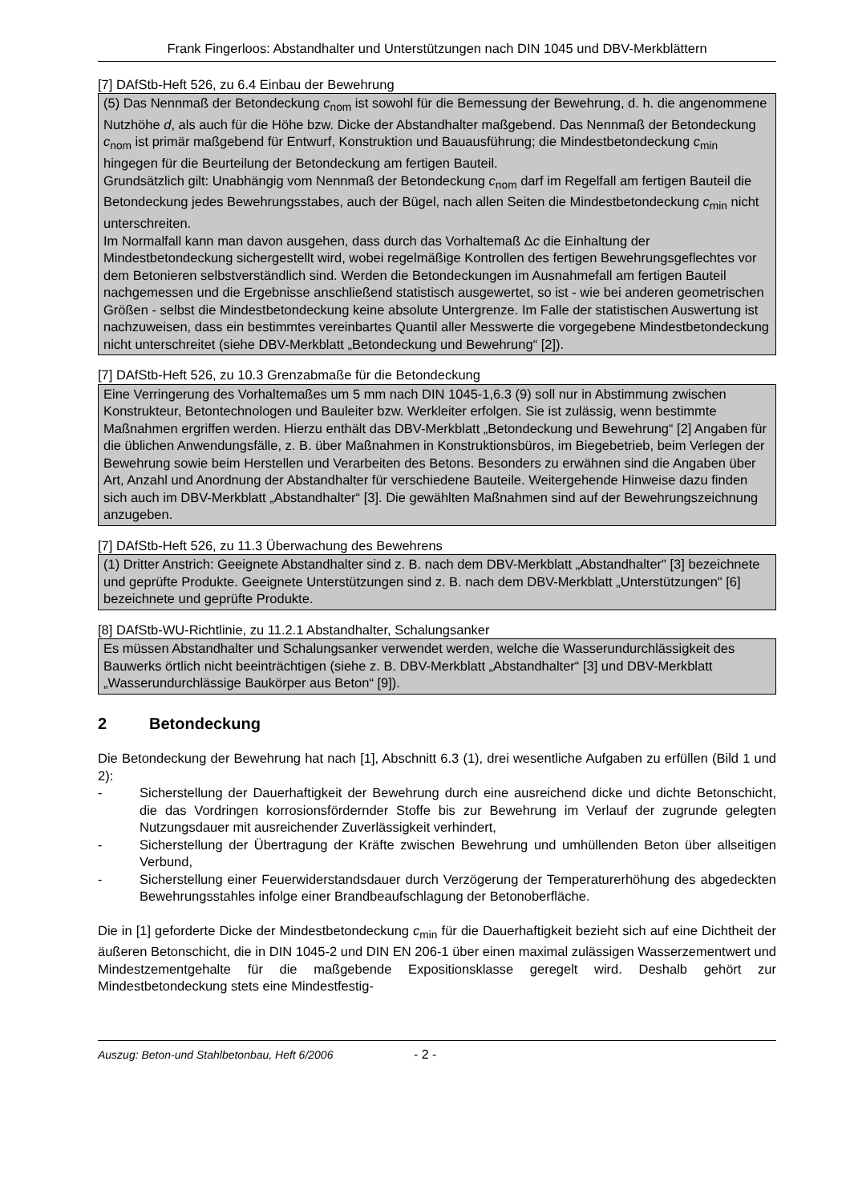Frank Fingerloos: Abstandhalter und Unterstützungen nach DIN 1045 und DBV-Merkblättern
[7] DAfStb-Heft 526, zu 6.4 Einbau der Bewehrung
(5) Das Nennmaß der Betondeckung c<sub>nom</sub> ist sowohl für die Bemessung der Bewehrung, d. h. die angenommene Nutzhöhe d, als auch für die Höhe bzw. Dicke der Abstandhalter maßgebend. Das Nennmaß der Betondeckung c<sub>nom</sub> ist primär maßgebend für Entwurf, Konstruktion und Bauausführung; die Mindestbetondeckung c<sub>min</sub> hingegen für die Beurteilung der Betondeckung am fertigen Bauteil.
Grundsätzlich gilt: Unabhängig vom Nennmaß der Betondeckung c<sub>nom</sub> darf im Regelfall am fertigen Bauteil die Betondeckung jedes Bewehrungsstabes, auch der Bügel, nach allen Seiten die Mindestbetondeckung c<sub>min</sub> nicht unterschreiten.
Im Normalfall kann man davon ausgehen, dass durch das Vorhaltemaß Δc die Einhaltung der Mindestbetondeckung sichergestellt wird, wobei regelmäßige Kontrollen des fertigen Bewehrungsgeflechtes vor dem Betonieren selbstverständlich sind. Werden die Betondeckungen im Ausnahmefall am fertigen Bauteil nachgemessen und die Ergebnisse anschließend statistisch ausgewertet, so ist - wie bei anderen geometrischen Größen - selbst die Mindestbetondeckung keine absolute Untergrenze. Im Falle der statistischen Auswertung ist nachzuweisen, dass ein bestimmtes vereinbartes Quantil aller Messwerte die vorgegebene Mindestbetondeckung nicht unterschreitet (siehe DBV-Merkblatt „Betondeckung und Bewehrung“ [2]).
[7] DAfStb-Heft 526, zu 10.3 Grenzabmaße für die Betondeckung
Eine Verringerung des Vorhaltemaßes um 5 mm nach DIN 1045-1,6.3 (9) soll nur in Abstimmung zwischen Konstrukteur, Betontechnologen und Bauleiter bzw. Werkleiter erfolgen. Sie ist zulässig, wenn bestimmte Maßnahmen ergriffen werden. Hierzu enthält das DBV-Merkblatt „Betondeckung und Bewehrung“ [2] Angaben für die üblichen Anwendungsfälle, z. B. über Maßnahmen in Konstruktionsbüros, im Biegebetrieb, beim Verlegen der Bewehrung sowie beim Herstellen und Verarbeiten des Betons. Besonders zu erwähnen sind die Angaben über Art, Anzahl und Anordnung der Abstandhalter für verschiedene Bauteile. Weitergehende Hinweise dazu finden sich auch im DBV-Merkblatt „Abstandhalter“ [3]. Die gewählten Maßnahmen sind auf der Bewehrungszeichnung anzugeben.
[7] DAfStb-Heft 526, zu 11.3 Überwachung des Bewehrens
(1) Dritter Anstrich: Geeignete Abstandhalter sind z. B. nach dem DBV-Merkblatt „Abstandhalter" [3] bezeichnete und geprüfte Produkte. Geeignete Unterstützungen sind z. B. nach dem DBV-Merkblatt „Unterstützungen" [6] bezeichnete und geprüfte Produkte.
[8] DAfStb-WU-Richtlinie, zu 11.2.1 Abstandhalter, Schalungsanker
Es müssen Abstandhalter und Schalungsanker verwendet werden, welche die Wasserundurchlässigkeit des Bauwerks örtlich nicht beeinträchtigen (siehe z. B. DBV-Merkblatt „Abstandhalter“ [3] und DBV-Merkblatt „Wasserundurchlässige Baukörper aus Beton“ [9]).
2 Betondeckung
Die Betondeckung der Bewehrung hat nach [1], Abschnitt 6.3 (1), drei wesentliche Aufgaben zu erfüllen (Bild 1 und 2):
- Sicherstellung der Dauerhaftigkeit der Bewehrung durch eine ausreichend dicke und dichte Betonschicht, die das Vordringen korrosionsfördernder Stoffe bis zur Bewehrung im Verlauf der zugrunde gelegten Nutzungsdauer mit ausreichender Zuverlässigkeit verhindert,
- Sicherstellung der Übertragung der Kräfte zwischen Bewehrung und umhüllenden Beton über allseitigen Verbund,
- Sicherstellung einer Feuerwiderstandsdauer durch Verzögerung der Temperaturerhöhung des abgedeckten Bewehrungsstahles infolge einer Brandbeaufschlagung der Betonoberfläche.
Die in [1] geforderte Dicke der Mindestbetondeckung c<sub>min</sub> für die Dauerhaftigkeit bezieht sich auf eine Dichtheit der äußeren Betonschicht, die in DIN 1045-2 und DIN EN 206-1 über einen maximal zulässigen Wasserzementwert und Mindestzementgehalte für die maßgebende Expositionsklasse geregelt wird. Deshalb gehört zur Mindestbetondeckung stets eine Mindestfestig-
Auszug: Beton-und Stahlbetonbau, Heft 6/2006 - 2 -